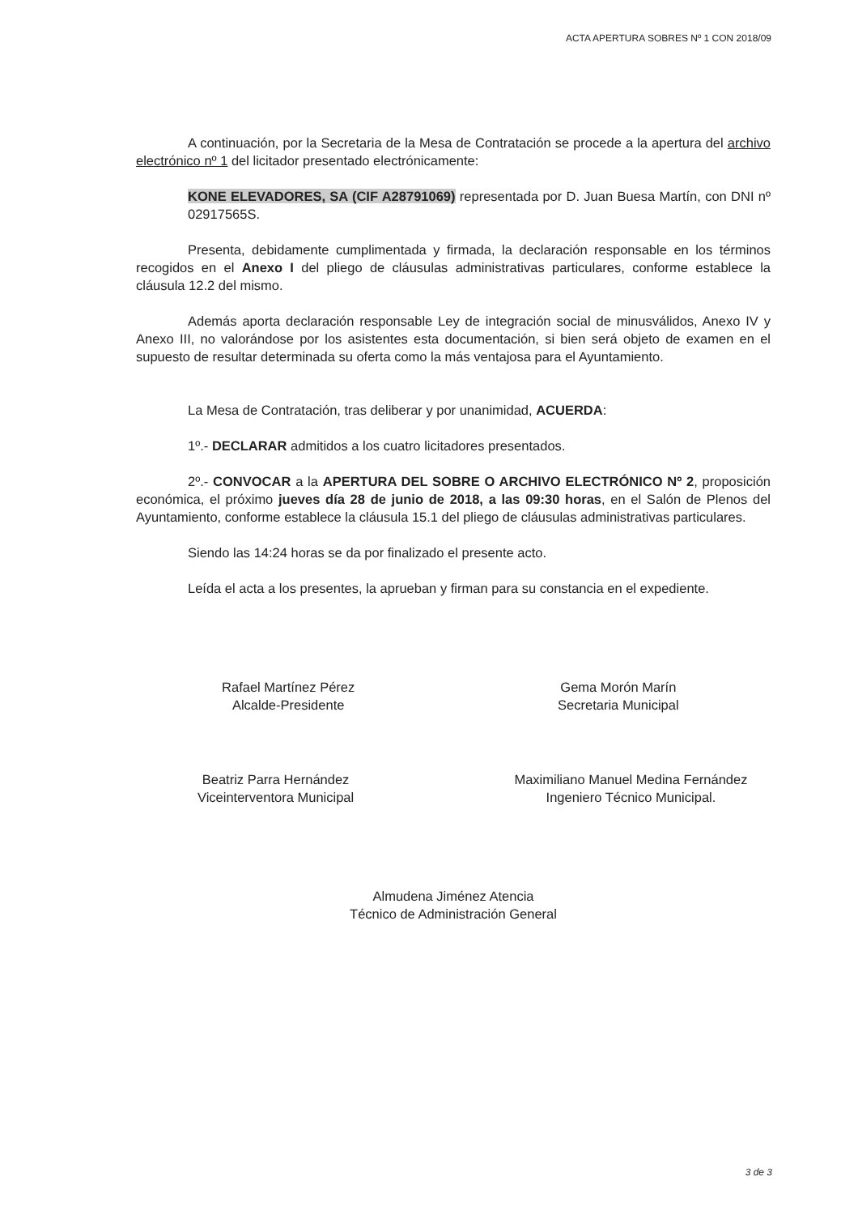ACTA APERTURA SOBRES Nº 1 CON 2018/09
A continuación, por la Secretaria de la Mesa de Contratación se procede a la apertura del archivo electrónico nº 1 del licitador presentado electrónicamente:
KONE ELEVADORES, SA (CIF A28791069) representada por D. Juan Buesa Martín, con DNI nº 02917565S.
Presenta, debidamente cumplimentada y firmada, la declaración responsable en los términos recogidos en el Anexo I del pliego de cláusulas administrativas particulares, conforme establece la cláusula 12.2 del mismo.
Además aporta declaración responsable Ley de integración social de minusválidos, Anexo IV y Anexo III, no valorándose por los asistentes esta documentación, si bien será objeto de examen en el supuesto de resultar determinada su oferta como la más ventajosa para el Ayuntamiento.
La Mesa de Contratación, tras deliberar y por unanimidad, ACUERDA:
1º.- DECLARAR admitidos a los cuatro licitadores presentados.
2º.- CONVOCAR a la APERTURA DEL SOBRE O ARCHIVO ELECTRÓNICO Nº 2, proposición económica, el próximo jueves día 28 de junio de 2018, a las 09:30 horas, en el Salón de Plenos del Ayuntamiento, conforme establece la cláusula 15.1 del pliego de cláusulas administrativas particulares.
Siendo las 14:24 horas se da por finalizado el presente acto.
Leída el acta a los presentes, la aprueban y firman para su constancia en el expediente.
Rafael Martínez Pérez
Alcalde-Presidente
Gema Morón Marín
Secretaria Municipal
Beatriz Parra Hernández
Viceinterventora Municipal
Maximiliano Manuel Medina Fernández
Ingeniero Técnico Municipal.
Almudena Jiménez Atencia
Técnico de Administración General
3 de 3